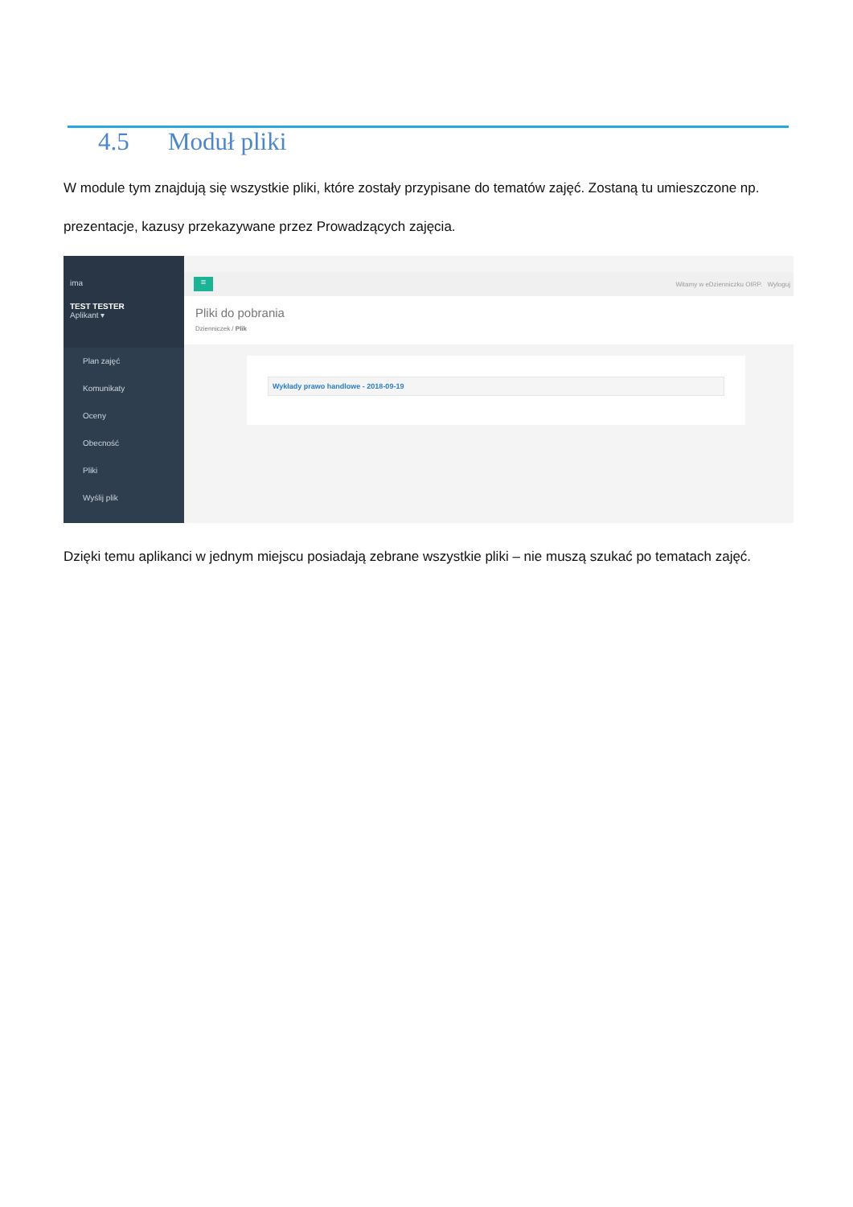4.5 Moduł pliki
W module tym znajdują się wszystkie pliki, które zostały przypisane do tematów zajęć. Zostaną tu umieszczone np. prezentacje, kazusy przekazywane przez Prowadzących zajęcia.
ima
TEST TESTER
Aplikant ▾
Plan zajęć
Komunikaty
Oceny
Obecność
Pliki
Wyślij plik
≡
Witamy w eDzienniczku OIRP. Wyloguj
Pliki do pobrania
Dzienniczek / Plik
Wykłady prawo handlowe - 2018-09-19
Dzięki temu aplikanci w jednym miejscu posiadają zebrane wszystkie pliki – nie muszą szukać po tematach zajęć.